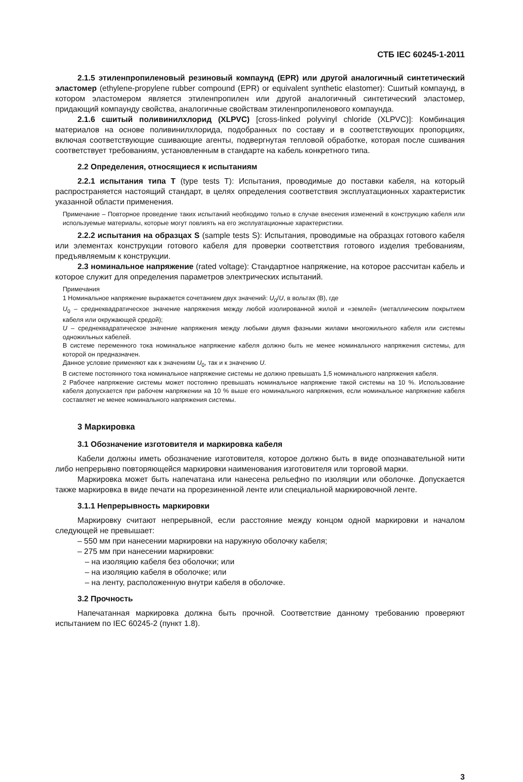СТБ IEC 60245-1-2011
2.1.5 этиленпропиленовый резиновый компаунд (EPR) или другой аналогичный синтетический эластомер (ethylene-propylene rubber compound (EPR) or equivalent synthetic elastomer): Сшитый компаунд, в котором эластомером является этиленпропилен или другой аналогичный синтетический эластомер, придающий компаунду свойства, аналогичные свойствам этиленпропиленового компаунда.
2.1.6 сшитый поливинилхлорид (XLPVC) [cross-linked polyvinyl chloride (XLPVC)]: Комбинация материалов на основе поливинилхлорида, подобранных по составу и в соответствующих пропорциях, включая соответствующие сшивающие агенты, подвергнутая тепловой обработке, которая после сшивания соответствует требованиям, установленным в стандарте на кабель конкретного типа.
2.2 Определения, относящиеся к испытаниям
2.2.1 испытания типа T (type tests T): Испытания, проводимые до поставки кабеля, на который распространяется настоящий стандарт, в целях определения соответствия эксплуатационных характеристик указанной области применения.
Примечание – Повторное проведение таких испытаний необходимо только в случае внесения изменений в конструкцию кабеля или используемые материалы, которые могут повлиять на его эксплуатационные характеристики.
2.2.2 испытания на образцах S (sample tests S): Испытания, проводимые на образцах готового кабеля или элементах конструкции готового кабеля для проверки соответствия готового изделия требованиям, предъявляемым к конструкции.
2.3 номинальное напряжение (rated voltage): Стандартное напряжение, на которое рассчитан кабель и которое служит для определения параметров электрических испытаний.
Примечания
1 Номинальное напряжение выражается сочетанием двух значений: U<sub>0</sub>/U, в вольтах (В), где
U<sub>0</sub> – среднеквадратическое значение напряжения между любой изолированной жилой и «землей» (металлическим покрытием кабеля или окружающей средой);
U – среднеквадратическое значение напряжения между любыми двумя фазными жилами многожильного кабеля или системы одножильных кабелей.
В системе переменного тока номинальное напряжение кабеля должно быть не менее номинального напряжения системы, для которой он предназначен.
Данное условие применяют как к значениям U<sub>0</sub>, так и к значению U.
В системе постоянного тока номинальное напряжение системы не должно превышать 1,5 номинального напряжения кабеля.
2 Рабочее напряжение системы может постоянно превышать номинальное напряжение такой системы на 10 %. Использование кабеля допускается при рабочем напряжении на 10 % выше его номинального напряжения, если номинальное напряжение кабеля составляет не менее номинального напряжения системы.
3 Маркировка
3.1 Обозначение изготовителя и маркировка кабеля
Кабели должны иметь обозначение изготовителя, которое должно быть в виде опознавательной нити либо непрерывно повторяющейся маркировки наименования изготовителя или торговой марки.
Маркировка может быть напечатана или нанесена рельефно по изоляции или оболочке. Допускается также маркировка в виде печати на прорезиненной ленте или специальной маркировочной ленте.
3.1.1 Непрерывность маркировки
Маркировку считают непрерывной, если расстояние между концом одной маркировки и началом следующей не превышает:
– 550 мм при нанесении маркировки на наружную оболочку кабеля;
– 275 мм при нанесении маркировки:
– на изоляцию кабеля без оболочки; или
– на изоляцию кабеля в оболочке; или
– на ленту, расположенную внутри кабеля в оболочке.
3.2 Прочность
Напечатанная маркировка должна быть прочной. Соответствие данному требованию проверяют испытанием по IEC 60245-2 (пункт 1.8).
3